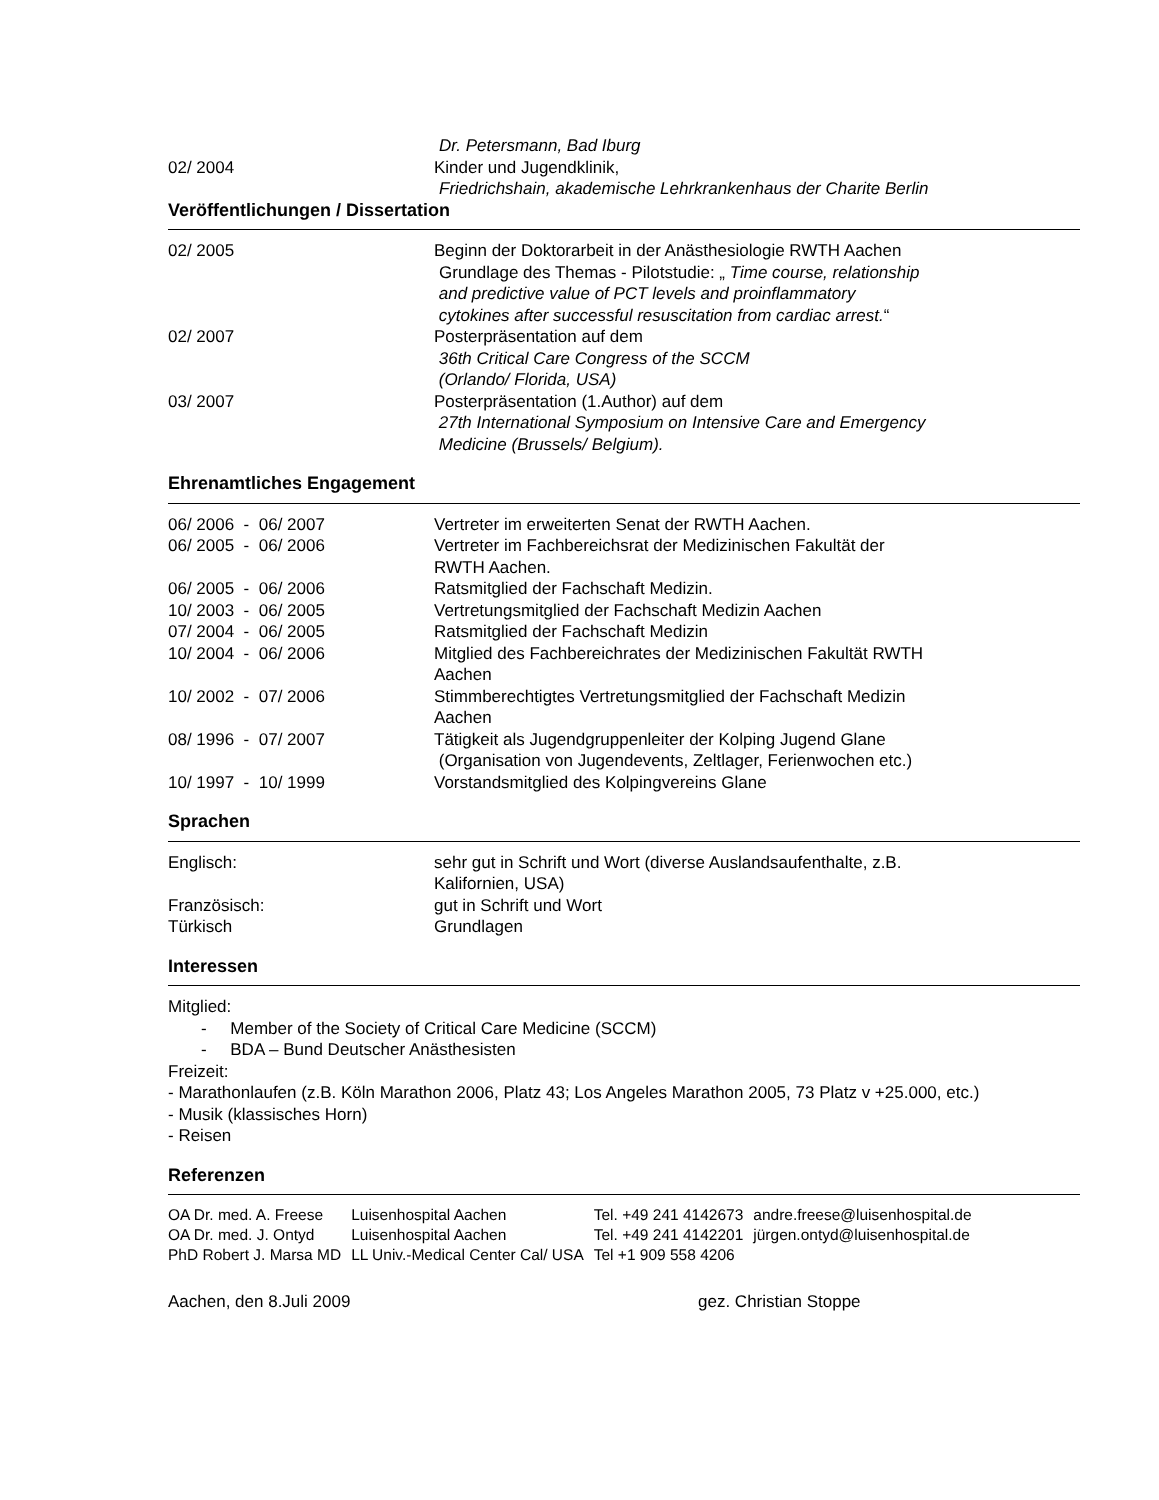| | Dr. Petersmann, Bad Iburg |
| 02/ 2004 | Kinder und Jugendklinik, |
| | Friedrichshain, akademische Lehrkrankenhaus der Charite Berlin |
Veröffentlichungen / Dissertation
| 02/ 2005 | Beginn der Doktorarbeit in der Anästhesiologie RWTH Aachen Grundlage des Themas - Pilotstudie: „ Time course, relationship and predictive value of PCT levels and proinflammatory cytokines after successful resuscitation from cardiac arrest. “ |
| 02/ 2007 | Posterpräsentation auf dem 36th Critical Care Congress of the SCCM (Orlando/ Florida, USA) |
| 03/ 2007 | Posterpräsentation (1.Author) auf dem 27th International Symposium on Intensive Care and Emergency Medicine (Brussels/ Belgium). |
Ehrenamtliches Engagement
| 06/ 2006 - 06/ 2007 | Vertreter im erweiterten Senat der RWTH Aachen. |
| 06/ 2005 - 06/ 2006 | Vertreter im Fachbereichsrat der Medizinischen Fakultät der RWTH Aachen. |
| 06/ 2005 - 06/ 2006 | Ratsmitglied der Fachschaft Medizin. |
| 10/ 2003 - 06/ 2005 | Vertretungsmitglied der Fachschaft Medizin Aachen |
| 07/ 2004 - 06/ 2005 | Ratsmitglied der Fachschaft Medizin |
| 10/ 2004 - 06/ 2006 | Mitglied des Fachbereichrates der Medizinischen Fakultät RWTH Aachen |
| 10/ 2002 - 07/ 2006 | Stimmberechtigtes Vertretungsmitglied der Fachschaft Medizin Aachen |
| 08/ 1996 - 07/ 2007 | Tätigkeit als Jugendgruppenleiter der Kolping Jugend Glane (Organisation von Jugendevents, Zeltlager, Ferienwochen etc.) |
| 10/ 1997 - 10/ 1999 | Vorstandsmitglied des Kolpingvereins Glane |
Sprachen
| Englisch: | sehr gut in Schrift und Wort (diverse Auslandsaufenthalte, z.B. Kalifornien, USA) |
| Französisch: | gut in Schrift und Wort |
| Türkisch | Grundlagen |
Interessen
Mitglied:
- Member of the Society of Critical Care Medicine (SCCM)
- BDA – Bund Deutscher Anästhesisten
Freizeit:
- Marathonlaufen (z.B. Köln Marathon 2006, Platz 43; Los Angeles Marathon 2005, 73 Platz v +25.000, etc.)
- Musik (klassisches Horn)
- Reisen
Referenzen
| OA Dr. med. A. Freese | Luisenhospital Aachen | Tel. +49 241 4142673 | andre.freese@luisenhospital.de |
| OA Dr. med. J. Ontyd | Luisenhospital Aachen | Tel. +49 241 4142201 | jürgen.ontyd@luisenhospital.de |
| PhD Robert J. Marsa MD | LL Univ.-Medical Center Cal/ USA | Tel +1 909 558 4206 | |
Aachen, den 8.Juli 2009 gez. Christian Stoppe